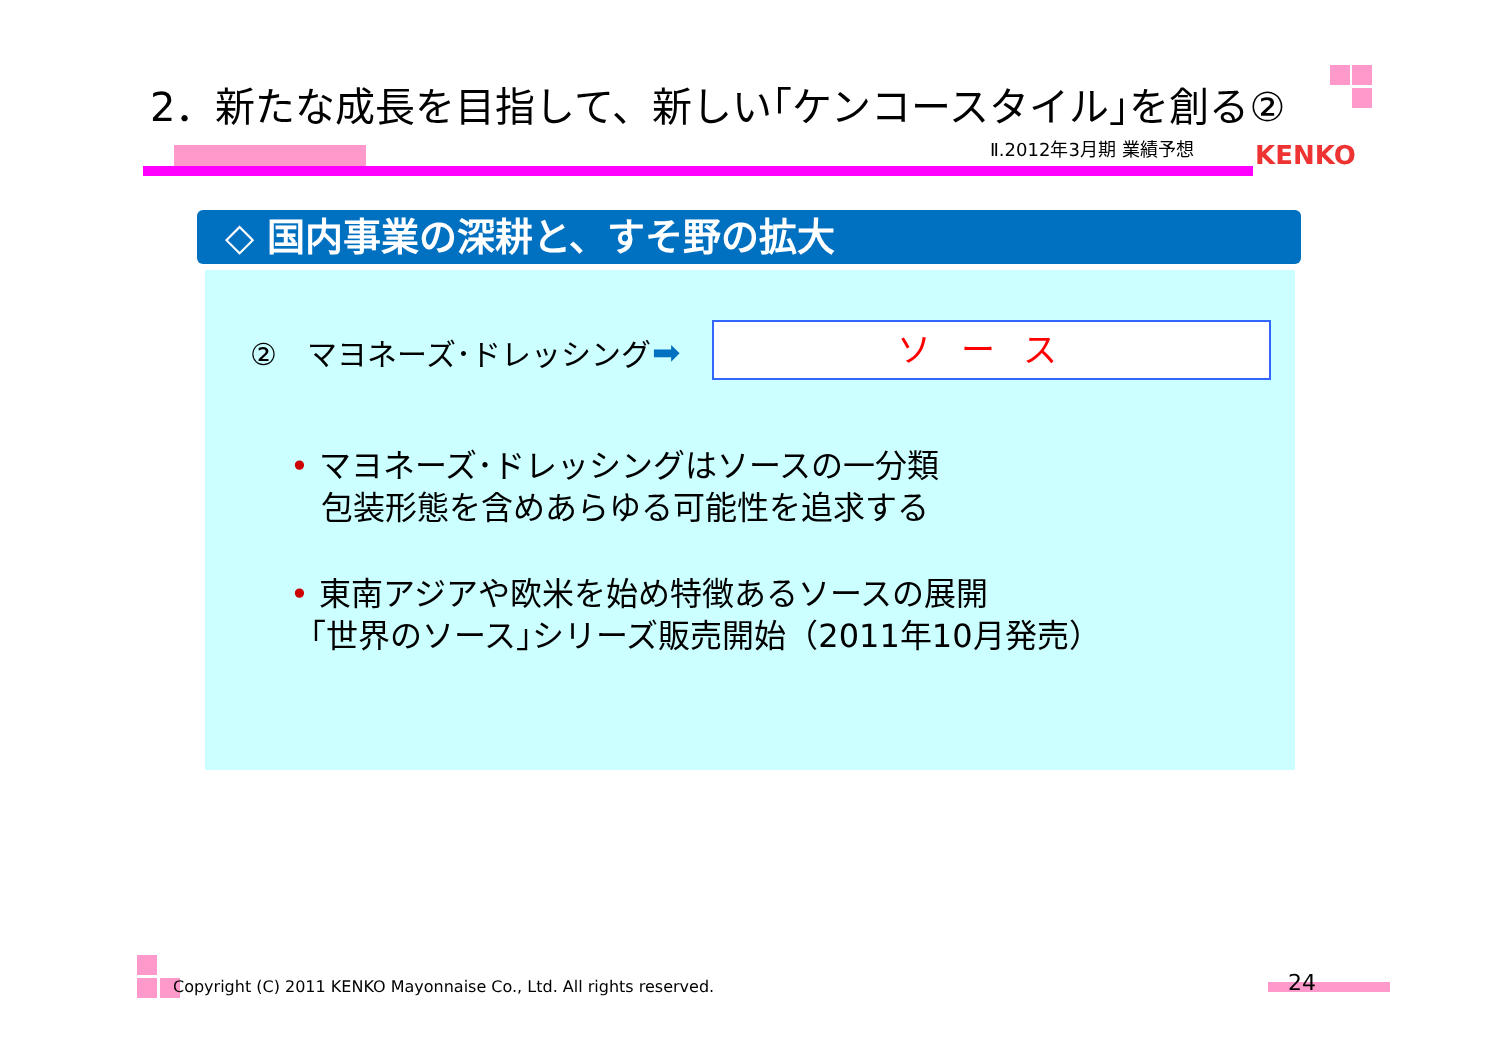2．新たな成長を目指して、新しい｢ケンコースタイル｣を創る②
Ⅱ.2012年3月期 業績予想 KENKO
◇ 国内事業の深耕と、すそ野の拡大
②　マヨネーズ･ドレッシング ➡ ソース
• マヨネーズ･ドレッシングはソースの一分類
包装形態を含めあらゆる可能性を追求する
• 東南アジアや欧米を始め特徴あるソースの展開
｢世界のソース｣シリーズ販売開始（2011年10月発売）
Copyright (C) 2011 KENKO Mayonnaise Co., Ltd. All rights reserved.
24